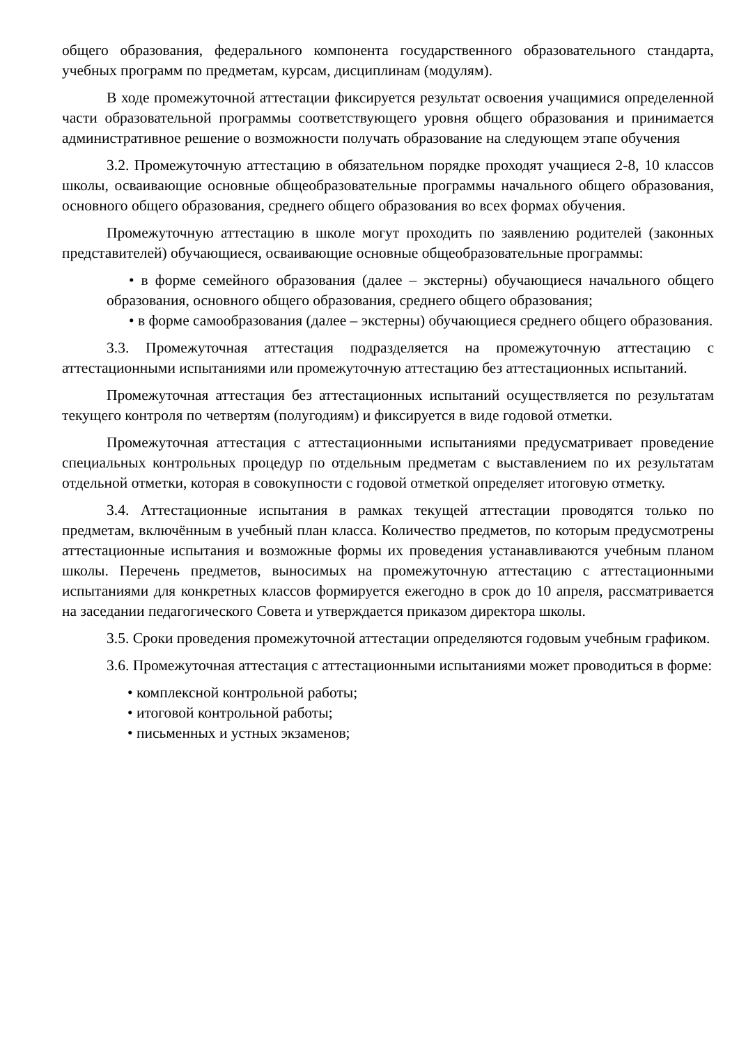общего образования, федерального компонента государственного образовательного стандарта, учебных программ по предметам, курсам, дисциплинам (модулям).
В ходе промежуточной аттестации фиксируется результат освоения учащимися определенной части образовательной программы соответствующего уровня общего образования и принимается административное решение о возможности получать образование на следующем этапе обучения
3.2. Промежуточную аттестацию в обязательном порядке проходят учащиеся 2-8, 10 классов школы, осваивающие основные общеобразовательные программы начального общего образования, основного общего образования, среднего общего образования во всех формах обучения.
Промежуточную аттестацию в школе могут проходить по заявлению родителей (законных представителей) обучающиеся, осваивающие основные общеобразовательные программы:
• в форме семейного образования (далее – экстерны) обучающиеся начального общего образования, основного общего образования, среднего общего образования;
• в форме самообразования (далее – экстерны) обучающиеся среднего общего образования.
3.3. Промежуточная аттестация подразделяется на промежуточную аттестацию с аттестационными испытаниями или промежуточную аттестацию без аттестационных испытаний.
Промежуточная аттестация без аттестационных испытаний осуществляется по результатам текущего контроля по четвертям (полугодиям) и фиксируется в виде годовой отметки.
Промежуточная аттестация с аттестационными испытаниями предусматривает проведение специальных контрольных процедур по отдельным предметам с выставлением по их результатам отдельной отметки, которая в совокупности с годовой отметкой определяет итоговую отметку.
3.4. Аттестационные испытания в рамках текущей аттестации проводятся только по предметам, включённым в учебный план класса. Количество предметов, по которым предусмотрены аттестационные испытания и возможные формы их проведения устанавливаются учебным планом школы. Перечень предметов, выносимых на промежуточную аттестацию с аттестационными испытаниями для конкретных классов формируется ежегодно в срок до 10 апреля, рассматривается на заседании педагогического Совета и утверждается приказом директора школы.
3.5. Сроки проведения промежуточной аттестации определяются годовым учебным графиком.
3.6. Промежуточная аттестация с аттестационными испытаниями может проводиться в форме:
• комплексной контрольной работы;
• итоговой контрольной работы;
• письменных и устных экзаменов;